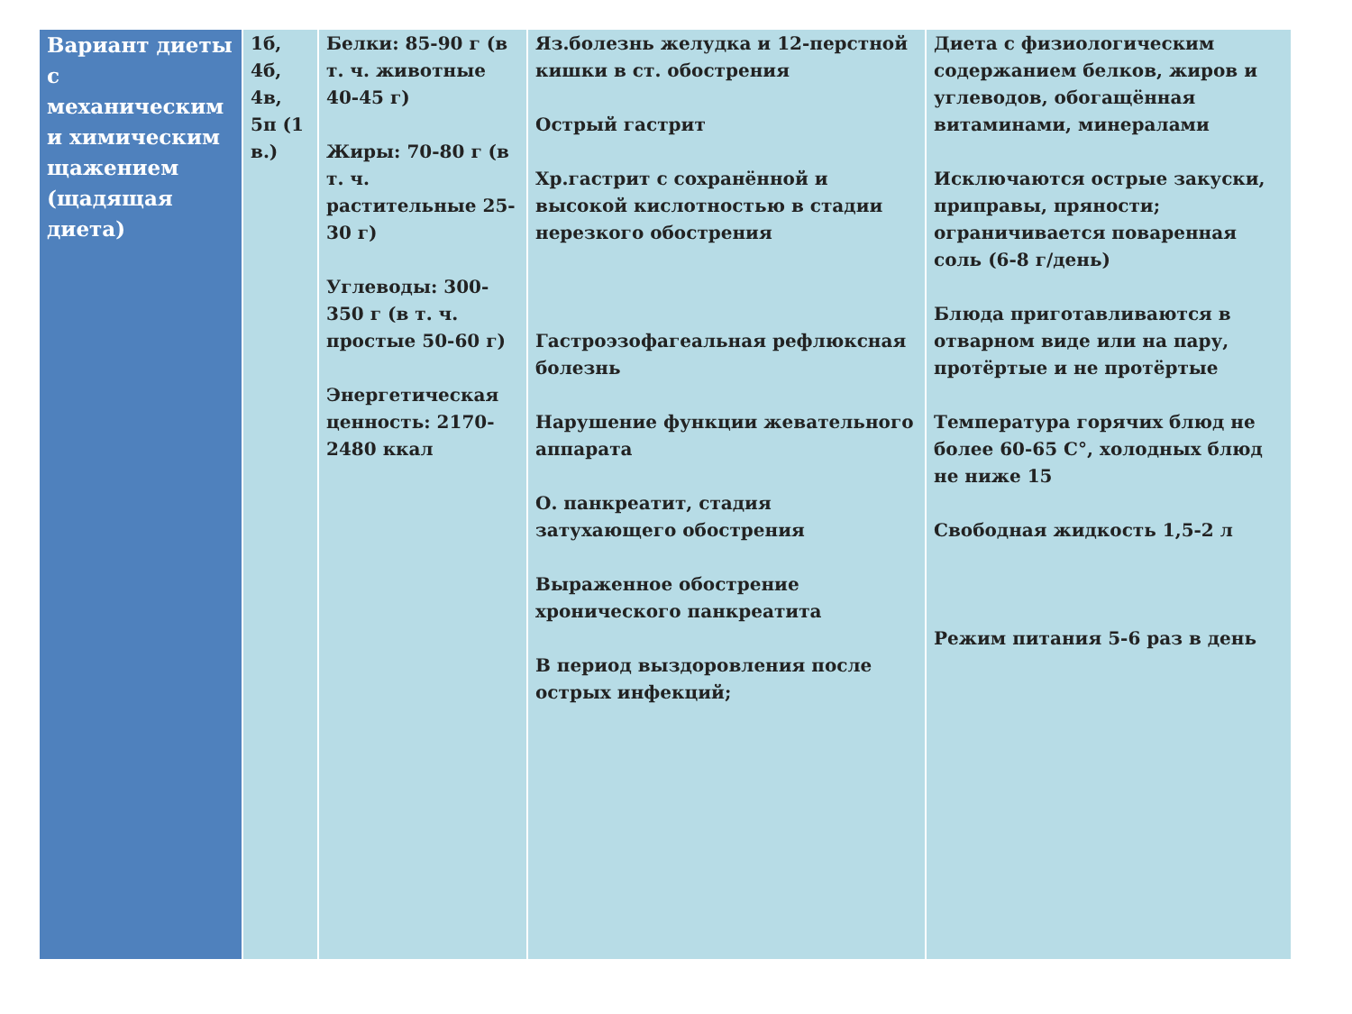| Вариант диеты с механическим и химическим щажением (щадящая диета) | 1б, 4б, 4в, 5п (1 в.) | Белки: 85-90 г (в т. ч. животные 40-45 г) Жиры: 70-80 г (в т. ч. растительные 25-30 г) Углеводы: 300-350 г (в т. ч. простые 50-60 г) Энергетическая ценность: 2170-2480 ккал | Яз.болезнь желудка и 12-перстной кишки в ст. обострения Острый гастрит Хр.гастрит с сохранённой и высокой кислотностью в стадии нерезкого обострения Гастроэзофагеальная рефлюксная болезнь Нарушение функции жевательного аппарата О. панкреатит, стадия затухающего обострения Выраженное обострение хронического панкреатита В период выздоровления после острых инфекций; | Диета с физиологическим содержанием белков, жиров и углеводов, обогащённая витаминами, минералами Исключаются острые закуски, приправы, пряности; ограничивается поваренная соль (6-8 г/день) Блюда приготавливаются в отварном виде или на пару, протёртые и не протёртые Температура горячих блюд не более 60-65 С°, холодных блюд не ниже 15 Свободная жидкость 1,5-2 л Режим питания 5-6 раз в день |